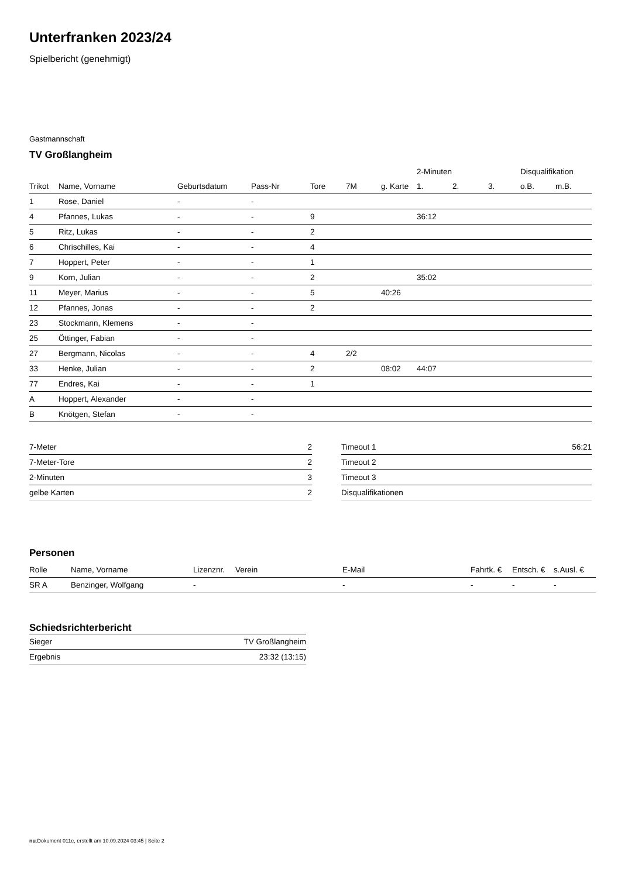Unterfranken 2023/24
Spielbericht (genehmigt)
Gastmannschaft
TV Großlangheim
| | | | | | | | 2-Minuten | | | Disqualifikation | |
| --- | --- | --- | --- | --- | --- | --- | --- | --- | --- | --- | --- |
| Trikot | Name, Vorname | Geburtsdatum | Pass-Nr | Tore | 7M | g. Karte | 1. | 2. | 3. | o.B. | m.B. |
| 1 | Rose, Daniel | - | - | | | | | | | | |
| 4 | Pfannes, Lukas | - | - | 9 | | | 36:12 | | | | |
| 5 | Ritz, Lukas | - | - | 2 | | | | | | | |
| 6 | Chrischilles, Kai | - | - | 4 | | | | | | | |
| 7 | Hoppert, Peter | - | - | 1 | | | | | | | |
| 9 | Korn, Julian | - | - | 2 | | | 35:02 | | | | |
| 11 | Meyer, Marius | - | - | 5 | | 40:26 | | | | | |
| 12 | Pfannes, Jonas | - | - | 2 | | | | | | | |
| 23 | Stockmann, Klemens | - | - | | | | | | | | |
| 25 | Öttinger, Fabian | - | - | | | | | | | | |
| 27 | Bergmann, Nicolas | - | - | 4 | 2/2 | | | | | | |
| 33 | Henke, Julian | - | - | 2 | | 08:02 | 44:07 | | | | |
| 77 | Endres, Kai | - | - | 1 | | | | | | | |
| A | Hoppert, Alexander | - | - | | | | | | | | |
| B | Knötgen, Stefan | - | - | | | | | | | | |
| 7-Meter | 2 |
| 7-Meter-Tore | 2 |
| 2-Minuten | 3 |
| gelbe Karten | 2 |
| Timeout 1 | 56:21 |
| Timeout 2 | |
| Timeout 3 | |
| Disqualifikationen | |
Personen
| Rolle | Name, Vorname | Lizenznr. | Verein | E-Mail | Fahrtk. € | Entsch. € | s.Ausl. € |
| --- | --- | --- | --- | --- | --- | --- | --- |
| SR A | Benzinger, Wolfgang | - | | - | - | - | - |
Schiedsrichterbericht
| Sieger | TV Großlangheim |
| Ergebnis | 23:32 (13:15) |
nu.Dokument 011e, erstellt am 10.09.2024 03:45 | Seite 2